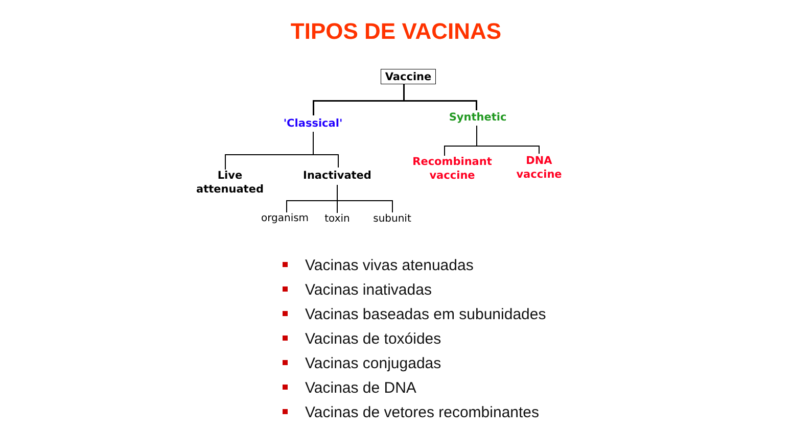TIPOS DE VACINAS
Vaccine
'Classical'
Synthetic
Live
attenuated
Inactivated
organism toxin subunit
Recombinant
vaccine
DNA
vaccine
Vacinas vivas atenuadas
Vacinas inativadas
Vacinas baseadas em subunidades
Vacinas de toxóides
Vacinas conjugadas
Vacinas de DNA
Vacinas de vetores recombinantes